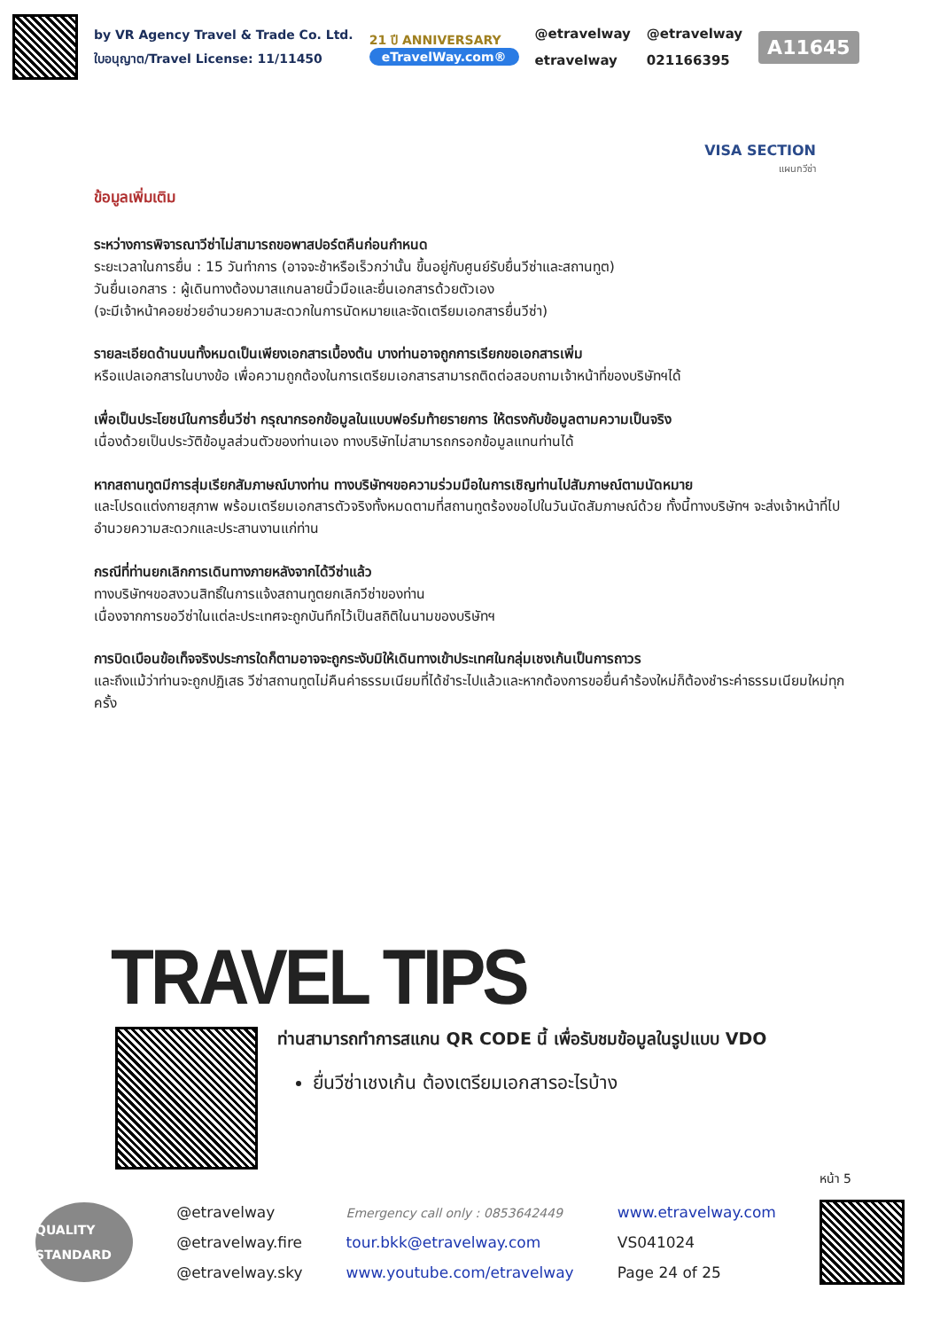by VR Agency Travel & Trade Co. Ltd.
ใบอนุญาต/Travel License: 11/11450
21 ปี ANNIVERSARY
eTravelWay.com®
@etravelway
etravelway
@etravelway
021166395
A11645
VISA SECTION
แผนกวีซ่า
ข้อมูลเพิ่มเติม
ระหว่างการพิจารณาวีซ่าไม่สามารถขอพาสปอร์ตคืนก่อนกำหนด
ระยะเวลาในการยื่น : 15 วันทำการ (อาจจะช้าหรือเร็วกว่านั้น ขึ้นอยู่กับศูนย์รับยื่นวีซ่าและสถานทูต)
วันยื่นเอกสาร : ผู้เดินทางต้องมาสแกนลายนิ้วมือและยื่นเอกสารด้วยตัวเอง
(จะมีเจ้าหน้าคอยช่วยอำนวยความสะดวกในการนัดหมายและจัดเตรียมเอกสารยื่นวีซ่า)
รายละเอียดด้านบนทั้งหมดเป็นเพียงเอกสารเบื้องต้น บางท่านอาจถูกการเรียกขอเอกสารเพิ่ม
หรือแปลเอกสารในบางข้อ เพื่อความถูกต้องในการเตรียมเอกสารสามารถติดต่อสอบถามเจ้าหน้าที่ของบริษัทฯได้
เพื่อเป็นประโยชน์ในการยื่นวีซ่า กรุณากรอกข้อมูลในแบบฟอร์มท้ายรายการ ให้ตรงกับข้อมูลตามความเป็นจริง
เนื่องด้วยเป็นประวัติข้อมูลส่วนตัวของท่านเอง ทางบริษัทไม่สามารถกรอกข้อมูลแทนท่านได้
หากสถานทูตมีการสุ่มเรียกสัมภาษณ์บางท่าน ทางบริษัทฯขอความร่วมมือในการเชิญท่านไปสัมภาษณ์ตามนัดหมาย
และโปรดแต่งกายสุภาพ พร้อมเตรียมเอกสารตัวจริงทั้งหมดตามที่สถานทูตร้องขอไปในวันนัดสัมภาษณ์ด้วย ทั้งนี้ทางบริษัทฯ จะส่งเจ้าหน้าที่ไปอำนวยความสะดวกและประสานงานแก่ท่าน
กรณีที่ท่านยกเลิกการเดินทางภายหลังจากได้วีซ่าแล้ว
ทางบริษัทฯขอสงวนสิทธิ์ในการแจ้งสถานทูตยกเลิกวีซ่าของท่าน
เนื่องจากการขอวีซ่าในแต่ละประเทศจะถูกบันทึกไว้เป็นสถิติในนามของบริษัทฯ
การบิดเบือนข้อเท็จจริงประการใดก็ตามอาจจะถูกระงับมิให้เดินทางเข้าประเทศในกลุ่มเชงเก้นเป็นการถาวร
และถึงแม้ว่าท่านจะถูกปฏิเสธ วีซ่าสถานทูตไม่คืนค่าธรรมเนียมที่ได้ชำระไปแล้วและหากต้องการขอยื่นคำร้องใหม่ก็ต้องชำระค่าธรรมเนียมใหม่ทุกครั้ง
TRAVEL TIPS
ท่านสามารถทำการสแกน QR CODE นี้ เพื่อรับชมข้อมูลในรูปแบบ VDO
ยื่นวีซ่าเชงเก้น ต้องเตรียมเอกสารอะไรบ้าง
หน้า 5
QUALITY STANDARD
@etravelway
@etravelway.fire
@etravelway.sky
Emergency call only : 0853642449
tour.bkk@etravelway.com
www.youtube.com/etravelway
www.etravelway.com
VS041024
Page 24 of 25